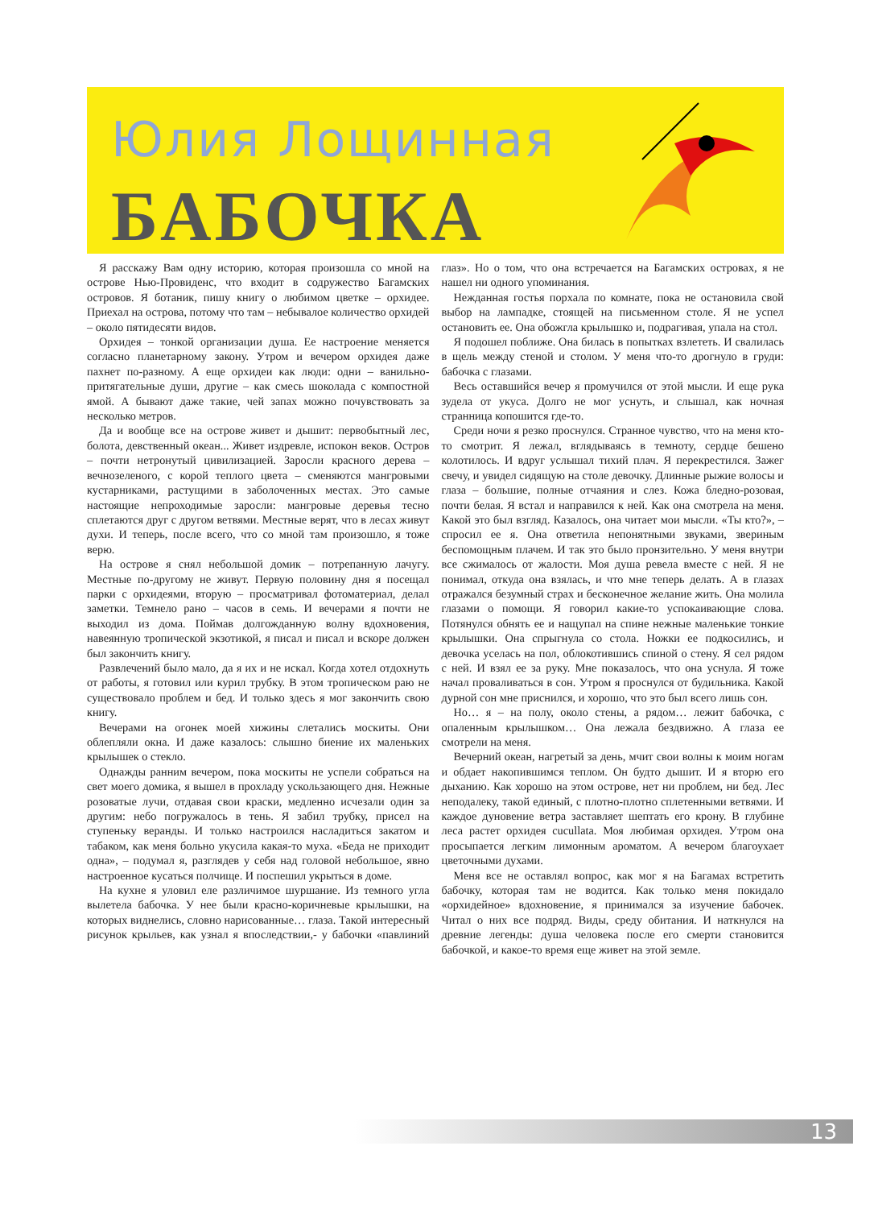Юлия Лощинная
БАБОЧКА
Я расскажу Вам одну историю, которая произошла со мной на острове Нью-Провиденс, что входит в содружество Багамских островов. Я ботаник, пишу книгу о любимом цветке – орхидее. Приехал на острова, потому что там – небывалое количество орхидей – около пятидесяти видов.
Орхидея – тонкой организации душа. Ее настроение меняется согласно планетарному закону. Утром и вечером орхидея даже пахнет по-разному. А еще орхидеи как люди: одни – ванильно-притягательные души, другие – как смесь шоколада с компостной ямой. А бывают даже такие, чей запах можно почувствовать за несколько метров.
Да и вообще все на острове живет и дышит: первобытный лес, болота, девственный океан... Живет издревле, испокон веков. Остров – почти нетронутый цивилизацией. Заросли красного дерева – вечнозеленого, с корой теплого цвета – сменяются мангровыми кустарниками, растущими в заболоченных местах. Это самые настоящие непроходимые заросли: мангровые деревья тесно сплетаются друг с другом ветвями. Местные верят, что в лесах живут духи. И теперь, после всего, что со мной там произошло, я тоже верю.
На острове я снял небольшой домик – потрепанную лачугу. Местные по-другому не живут. Первую половину дня я посещал парки с орхидеями, вторую – просматривал фотоматериал, делал заметки. Темнело рано – часов в семь. И вечерами я почти не выходил из дома. Поймав долгожданную волну вдохновения, навеянную тропической экзотикой, я писал и писал и вскоре должен был закончить книгу.
Развлечений было мало, да я их и не искал. Когда хотел отдохнуть от работы, я готовил или курил трубку. В этом тропическом раю не существовало проблем и бед. И только здесь я мог закончить свою книгу.
Вечерами на огонек моей хижины слетались москиты. Они облепляли окна. И даже казалось: слышно биение их маленьких крылышек о стекло.
Однажды ранним вечером, пока москиты не успели собраться на свет моего домика, я вышел в прохладу ускользающего дня. Нежные розоватые лучи, отдавая свои краски, медленно исчезали один за другим: небо погружалось в тень. Я забил трубку, присел на ступеньку веранды. И только настроился насладиться закатом и табаком, как меня больно укусила какая-то муха. «Беда не приходит одна», – подумал я, разглядев у себя над головой небольшое, явно настроенное кусаться полчище. И поспешил укрыться в доме.
На кухне я уловил еле различимое шуршание. Из темного угла вылетела бабочка. У нее были красно-коричневые крылышки, на которых виднелись, словно нарисованные… глаза. Такой интересный рисунок крыльев, как узнал я впоследствии,- у бабочки «павлиний глаз». Но о том, что она встречается на Багамских островах, я не нашел ни одного упоминания.
Нежданная гостья порхала по комнате, пока не остановила свой выбор на лампадке, стоящей на письменном столе. Я не успел остановить ее. Она обожгла крылышко и, подрагивая, упала на стол.
Я подошел поближе. Она билась в попытках взлететь. И свалилась в щель между стеной и столом. У меня что-то дрогнуло в груди: бабочка с глазами.
Весь оставшийся вечер я промучился от этой мысли. И еще рука зудела от укуса. Долго не мог уснуть, и слышал, как ночная странница копошится где-то.
Среди ночи я резко проснулся. Странное чувство, что на меня кто-то смотрит. Я лежал, вглядываясь в темноту, сердце бешено колотилось. И вдруг услышал тихий плач. Я перекрестился. Зажег свечу, и увидел сидящую на столе девочку. Длинные рыжие волосы и глаза – большие, полные отчаяния и слез. Кожа бледно-розовая, почти белая. Я встал и направился к ней. Как она смотрела на меня. Какой это был взгляд. Казалось, она читает мои мысли. «Ты кто?», – спросил ее я. Она ответила непонятными звуками, звериным беспомощным плачем. И так это было пронзительно. У меня внутри все сжималось от жалости. Моя душа ревела вместе с ней. Я не понимал, откуда она взялась, и что мне теперь делать. А в глазах отражался безумный страх и бесконечное желание жить. Она молила глазами о помощи. Я говорил какие-то успокаивающие слова. Потянулся обнять ее и нащупал на спине нежные маленькие тонкие крылышки. Она спрыгнула со стола. Ножки ее подкосились, и девочка уселась на пол, облокотившись спиной о стену. Я сел рядом с ней. И взял ее за руку. Мне показалось, что она уснула. Я тоже начал проваливаться в сон. Утром я проснулся от будильника. Какой дурной сон мне приснился, и хорошо, что это был всего лишь сон.
Но… я – на полу, около стены, а рядом… лежит бабочка, с опаленным крылышком… Она лежала бездвижно. А глаза ее смотрели на меня.
Вечерний океан, нагретый за день, мчит свои волны к моим ногам и обдает накопившимся теплом. Он будто дышит. И я вторю его дыханию. Как хорошо на этом острове, нет ни проблем, ни бед. Лес неподалеку, такой единый, с плотно-плотно сплетенными ветвями. И каждое дуновение ветра заставляет шептать его крону. В глубине леса растет орхидея cucullata. Моя любимая орхидея. Утром она просыпается легким лимонным ароматом. А вечером благоухает цветочными духами.
Меня все не оставлял вопрос, как мог я на Багамах встретить бабочку, которая там не водится. Как только меня покидало «орхидейное» вдохновение, я принимался за изучение бабочек. Читал о них все подряд. Виды, среду обитания. И наткнулся на древние легенды: душа человека после его смерти становится бабочкой, и какое-то время еще живет на этой земле.
13